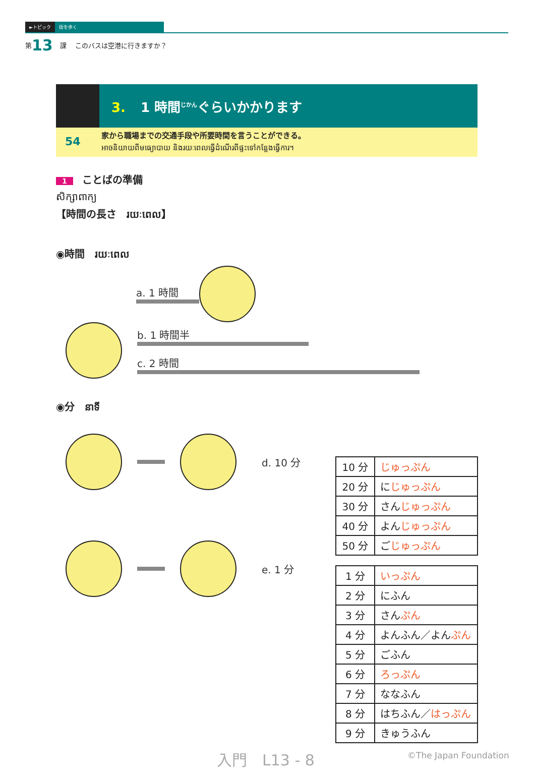►トピック 街を歩く
第 13 課 　このバスは空港に行きますか？
3. 1 時間<sup>じかん</sup>ぐらいかかります
54 家から職場までの交通手段や所要時間を言うことができる。
អាចនិយាយពីមធ្យោបាយ និងរយៈពេលធ្វើដំណើរពីផ្ទះទៅកន្លែងធ្វើការ។
1 ことばの準備
សិក្សាពាក្យ
【時間の長さ　រយៈពេល】
◉時間　រយៈពេល
a. 1 時間
b. 1 時間半
c. 2 時間
◉分　នាទី
| 10 分 | じゅっぷん |
| 20 分 | に じゅっぷん |
| 30 分 | さん じゅっぷん |
| 40 分 | よん じゅっぷん |
| 50 分 | ご じゅっぷん |
d. 10 分
| 1 分 | いっぷん |
| 2 分 | にふん |
| 3 分 | さん ぷん |
| 4 分 | よんふん／よん ぷん |
| 5 分 | ごふん |
| 6 分 | ろっぷん |
| 7 分 | ななふん |
| 8 分 | はちふん／ はっぷん |
| 9 分 | きゅうふん |
e. 1 分
入門　L13 - 8 ©The Japan Foundation